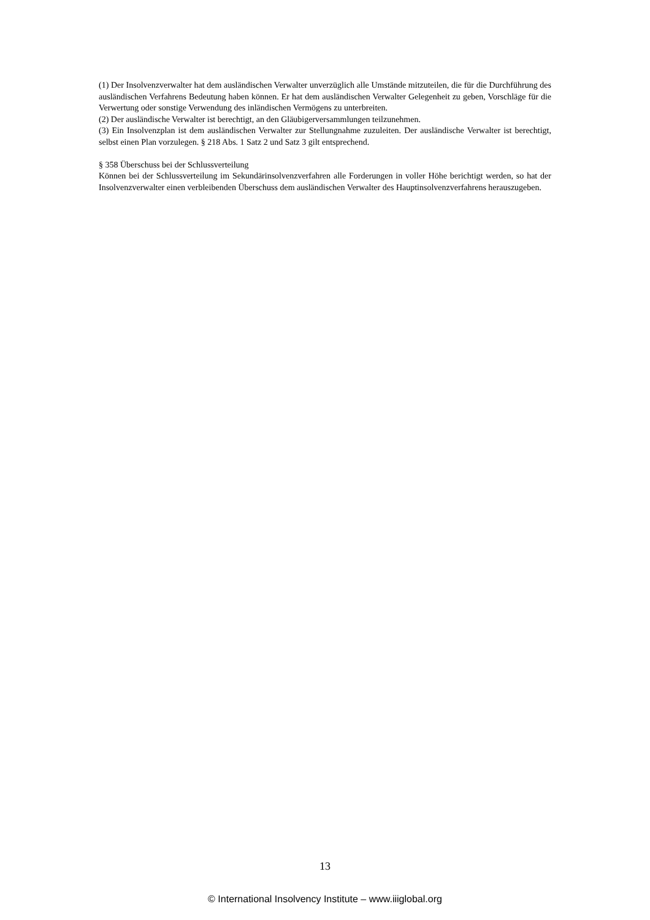(1) Der Insolvenzverwalter hat dem ausländischen Verwalter unverzüglich alle Umstände mitzuteilen, die für die Durchführung des ausländischen Verfahrens Bedeutung haben können. Er hat dem ausländischen Verwalter Gelegenheit zu geben, Vorschläge für die Verwertung oder sonstige Verwendung des inländischen Vermögens zu unterbreiten.
(2) Der ausländische Verwalter ist berechtigt, an den Gläubigerversammlungen teilzunehmen.
(3) Ein Insolvenzplan ist dem ausländischen Verwalter zur Stellungnahme zuzuleiten. Der ausländische Verwalter ist berechtigt, selbst einen Plan vorzulegen. § 218 Abs. 1 Satz 2 und Satz 3 gilt entsprechend.
§ 358 Überschuss bei der Schlussverteilung
Können bei der Schlussverteilung im Sekundärinsolvenzverfahren alle Forderungen in voller Höhe berichtigt werden, so hat der Insolvenzverwalter einen verbleibenden Überschuss dem ausländischen Verwalter des Hauptinsolvenzverfahrens herauszugeben.
13
© International Insolvency Institute – www.iiiglobal.org